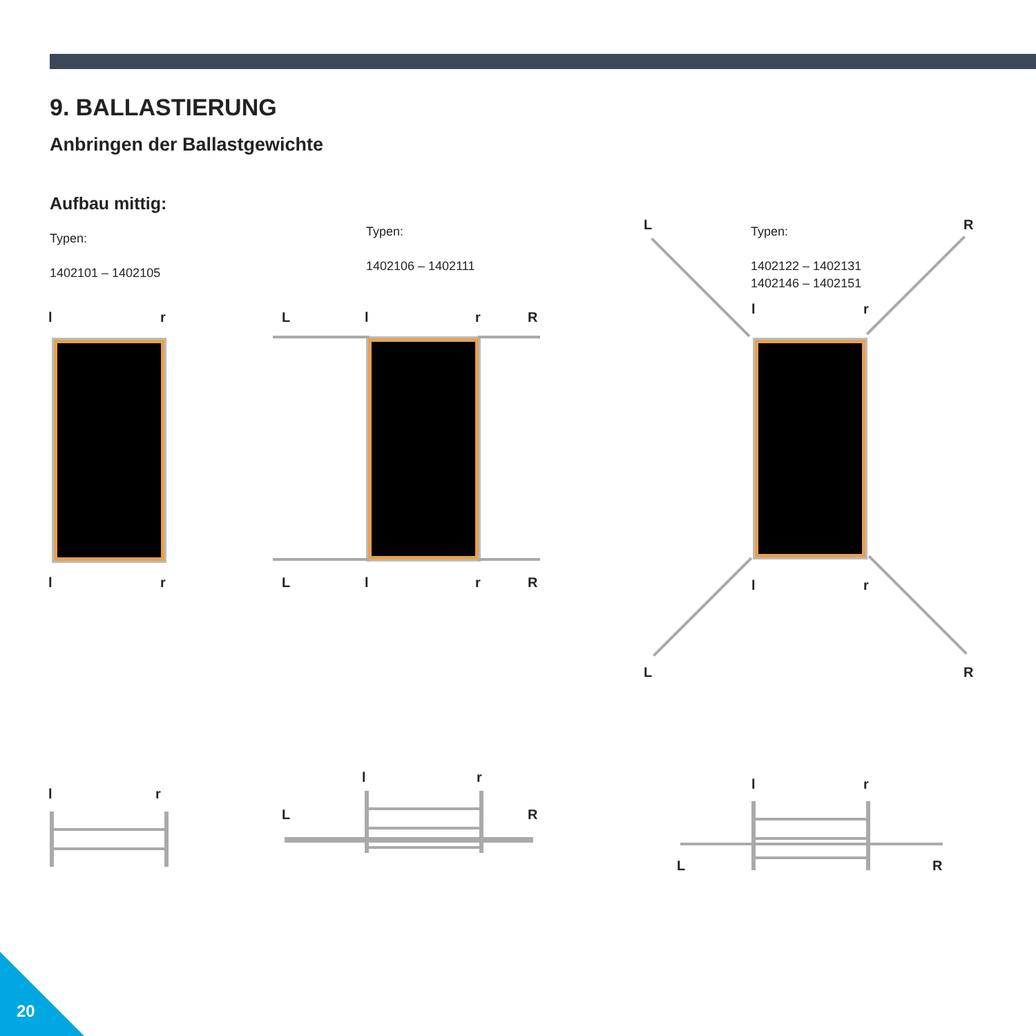9. BALLASTIERUNG
Anbringen der Ballastgewichte
Aufbau mittig:
Typen:
1402101 – 1402105
Typen:
1402106 – 1402111
Typen:
1402122 – 1402131
1402146 – 1402151
l r
l r
L l r R
L l r R
L R
l r
l r
L R
l r
l r
L R
l r
L R
20